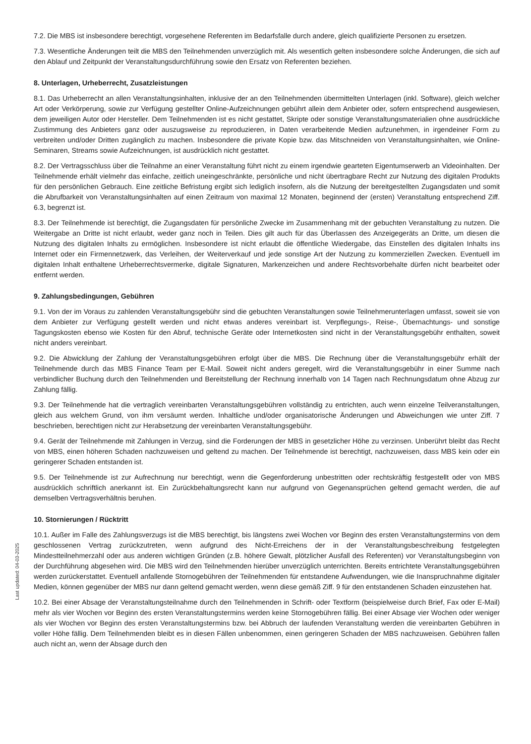Last updated: 04-03-2025
7.2. Die MBS ist insbesondere berechtigt, vorgesehene Referenten im Bedarfsfalle durch andere, gleich qualifizierte Personen zu ersetzen.
7.3. Wesentliche Änderungen teilt die MBS den Teilnehmenden unverzüglich mit. Als wesentlich gelten insbesondere solche Änderungen, die sich auf den Ablauf und Zeitpunkt der Veranstaltungsdurchführung sowie den Ersatz von Referenten beziehen.
8. Unterlagen, Urheberrecht, Zusatzleistungen
8.1. Das Urheberrecht an allen Veranstaltungsinhalten, inklusive der an den Teilnehmenden übermittelten Unterlagen (inkl. Software), gleich welcher Art oder Verkörperung, sowie zur Verfügung gestellter Online-Aufzeichnungen gebührt allein dem Anbieter oder, sofern entsprechend ausgewiesen, dem jeweiligen Autor oder Hersteller. Dem Teilnehmenden ist es nicht gestattet, Skripte oder sonstige Veranstaltungsmaterialien ohne ausdrückliche Zustimmung des Anbieters ganz oder auszugsweise zu reproduzieren, in Daten verarbeitende Medien aufzunehmen, in irgendeiner Form zu verbreiten und/oder Dritten zugänglich zu machen. Insbesondere die private Kopie bzw. das Mitschneiden von Veranstaltungsinhalten, wie Online-Seminaren, Streams sowie Aufzeichnungen, ist ausdrücklich nicht gestattet.
8.2. Der Vertragsschluss über die Teilnahme an einer Veranstaltung führt nicht zu einem irgendwie gearteten Eigentumserwerb an Videoinhalten. Der Teilnehmende erhält vielmehr das einfache, zeitlich uneingeschränkte, persönliche und nicht übertragbare Recht zur Nutzung des digitalen Produkts für den persönlichen Gebrauch. Eine zeitliche Befristung ergibt sich lediglich insofern, als die Nutzung der bereitgestellten Zugangsdaten und somit die Abrufbarkeit von Veranstaltungsinhalten auf einen Zeitraum von maximal 12 Monaten, beginnend der (ersten) Veranstaltung entsprechend Ziff. 6.3, begrenzt ist.
8.3. Der Teilnehmende ist berechtigt, die Zugangsdaten für persönliche Zwecke im Zusammenhang mit der gebuchten Veranstaltung zu nutzen. Die Weitergabe an Dritte ist nicht erlaubt, weder ganz noch in Teilen. Dies gilt auch für das Überlassen des Anzeigegeräts an Dritte, um diesen die Nutzung des digitalen Inhalts zu ermöglichen. Insbesondere ist nicht erlaubt die öffentliche Wiedergabe, das Einstellen des digitalen Inhalts ins Internet oder ein Firmennetzwerk, das Verleihen, der Weiterverkauf und jede sonstige Art der Nutzung zu kommerziellen Zwecken. Eventuell im digitalen Inhalt enthaltene Urheberrechtsvermerke, digitale Signaturen, Markenzeichen und andere Rechtsvorbehalte dürfen nicht bearbeitet oder entfernt werden.
9. Zahlungsbedingungen, Gebühren
9.1. Von der im Voraus zu zahlenden Veranstaltungsgebühr sind die gebuchten Veranstaltungen sowie Teilnehmerunterlagen umfasst, soweit sie von dem Anbieter zur Verfügung gestellt werden und nicht etwas anderes vereinbart ist. Verpflegungs-, Reise-, Übernachtungs- und sonstige Tagungskosten ebenso wie Kosten für den Abruf, technische Geräte oder Internetkosten sind nicht in der Veranstaltungsgebühr enthalten, soweit nicht anders vereinbart.
9.2. Die Abwicklung der Zahlung der Veranstaltungsgebühren erfolgt über die MBS. Die Rechnung über die Veranstaltungsgebühr erhält der Teilnehmende durch das MBS Finance Team per E-Mail. Soweit nicht anders geregelt, wird die Veranstaltungsgebühr in einer Summe nach verbindlicher Buchung durch den Teilnehmenden und Bereitstellung der Rechnung innerhalb von 14 Tagen nach Rechnungsdatum ohne Abzug zur Zahlung fällig.
9.3. Der Teilnehmende hat die vertraglich vereinbarten Veranstaltungsgebühren vollständig zu entrichten, auch wenn einzelne Teilveranstaltungen, gleich aus welchem Grund, von ihm versäumt werden. Inhaltliche und/oder organisatorische Änderungen und Abweichungen wie unter Ziff. 7 beschrieben, berechtigen nicht zur Herabsetzung der vereinbarten Veranstaltungsgebühr.
9.4. Gerät der Teilnehmende mit Zahlungen in Verzug, sind die Forderungen der MBS in gesetzlicher Höhe zu verzinsen. Unberührt bleibt das Recht von MBS, einen höheren Schaden nachzuweisen und geltend zu machen. Der Teilnehmende ist berechtigt, nachzuweisen, dass MBS kein oder ein geringerer Schaden entstanden ist.
9.5. Der Teilnehmende ist zur Aufrechnung nur berechtigt, wenn die Gegenforderung unbestritten oder rechtskräftig festgestellt oder von MBS ausdrücklich schriftlich anerkannt ist. Ein Zurückbehaltungsrecht kann nur aufgrund von Gegenansprüchen geltend gemacht werden, die auf demselben Vertragsverhältnis beruhen.
10. Stornierungen / Rücktritt
10.1. Außer im Falle des Zahlungsverzugs ist die MBS berechtigt, bis längstens zwei Wochen vor Beginn des ersten Veranstaltungstermins von dem geschlossenen Vertrag zurückzutreten, wenn aufgrund des Nicht-Erreichens der in der Veranstaltungsbeschreibung festgelegten Mindestteilnehmerzahl oder aus anderen wichtigen Gründen (z.B. höhere Gewalt, plötzlicher Ausfall des Referenten) vor Veranstaltungsbeginn von der Durchführung abgesehen wird. Die MBS wird den Teilnehmenden hierüber unverzüglich unterrichten. Bereits entrichtete Veranstaltungsgebühren werden zurückerstattet. Eventuell anfallende Stornogebühren der Teilnehmenden für entstandene Aufwendungen, wie die Inanspruchnahme digitaler Medien, können gegenüber der MBS nur dann geltend gemacht werden, wenn diese gemäß Ziff. 9 für den entstandenen Schaden einzustehen hat.
10.2. Bei einer Absage der Veranstaltungsteilnahme durch den Teilnehmenden in Schrift- oder Textform (beispielweise durch Brief, Fax oder E-Mail) mehr als vier Wochen vor Beginn des ersten Veranstaltungstermins werden keine Stornogebühren fällig. Bei einer Absage vier Wochen oder weniger als vier Wochen vor Beginn des ersten Veranstaltungstermins bzw. bei Abbruch der laufenden Veranstaltung werden die vereinbarten Gebühren in voller Höhe fällig. Dem Teilnehmenden bleibt es in diesen Fällen unbenommen, einen geringeren Schaden der MBS nachzuweisen. Gebühren fallen auch nicht an, wenn der Absage durch den